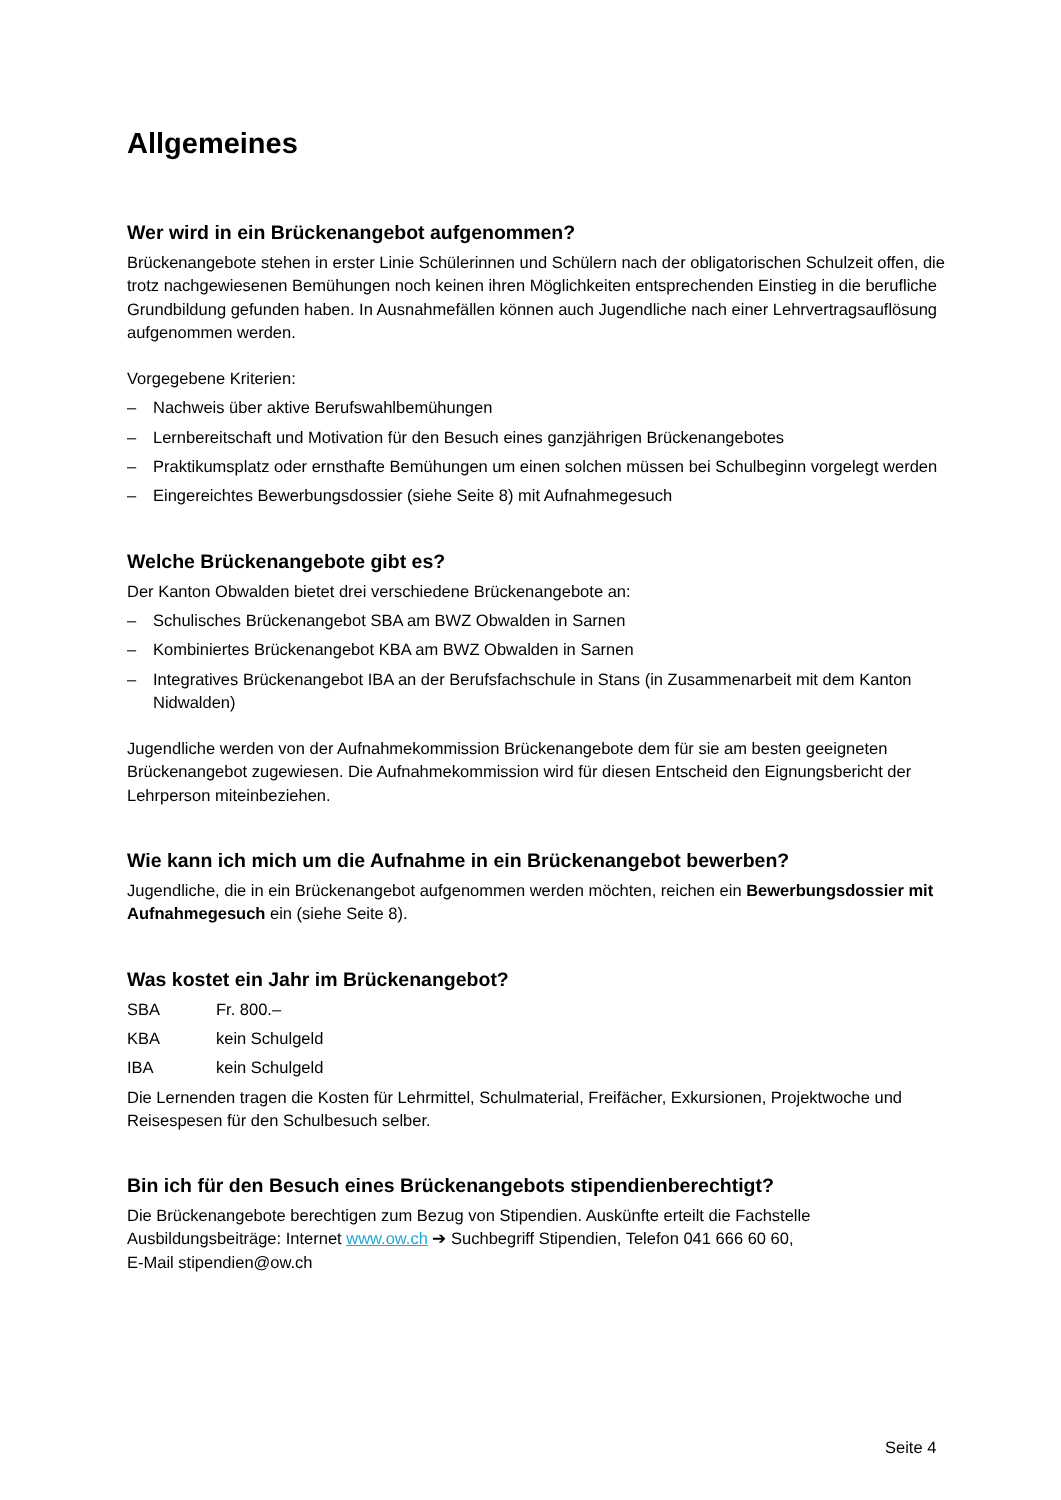Allgemeines
Wer wird in ein Brückenangebot aufgenommen?
Brückenangebote stehen in erster Linie Schülerinnen und Schülern nach der obligatorischen Schulzeit offen, die trotz nachgewiesenen Bemühungen noch keinen ihren Möglichkeiten entsprechenden Einstieg in die berufliche Grundbildung gefunden haben. In Ausnahmefällen können auch Jugendliche nach einer Lehrvertragsauflösung aufgenommen werden.
Vorgegebene Kriterien:
– Nachweis über aktive Berufswahlbemühungen
– Lernbereitschaft und Motivation für den Besuch eines ganzjährigen Brückenangebotes
– Praktikumsplatz oder ernsthafte Bemühungen um einen solchen müssen bei Schulbeginn vorgelegt werden
– Eingereichtes Bewerbungsdossier (siehe Seite 8) mit Aufnahmegesuch
Welche Brückenangebote gibt es?
Der Kanton Obwalden bietet drei verschiedene Brückenangebote an:
– Schulisches Brückenangebot SBA am BWZ Obwalden in Sarnen
– Kombiniertes Brückenangebot KBA am BWZ Obwalden in Sarnen
– Integratives Brückenangebot IBA an der Berufsfachschule in Stans (in Zusammenarbeit mit dem Kanton Nidwalden)
Jugendliche werden von der Aufnahmekommission Brückenangebote dem für sie am besten geeigneten Brückenangebot zugewiesen. Die Aufnahmekommission wird für diesen Entscheid den Eignungsbericht der Lehrperson miteinbeziehen.
Wie kann ich mich um die Aufnahme in ein Brückenangebot bewerben?
Jugendliche, die in ein Brückenangebot aufgenommen werden möchten, reichen ein Bewerbungsdossier mit Aufnahmegesuch ein (siehe Seite 8).
Was kostet ein Jahr im Brückenangebot?
| SBA | Fr. 800.– |
| KBA | kein Schulgeld |
| IBA | kein Schulgeld |
Die Lernenden tragen die Kosten für Lehrmittel, Schulmaterial, Freifächer, Exkursionen, Projektwoche und Reisespesen für den Schulbesuch selber.
Bin ich für den Besuch eines Brückenangebots stipendienberechtigt?
Die Brückenangebote berechtigen zum Bezug von Stipendien. Auskünfte erteilt die Fachstelle Ausbildungsbeiträge: Internet www.ow.ch ➔ Suchbegriff Stipendien, Telefon 041 666 60 60,
E-Mail stipendien@ow.ch
Seite 4